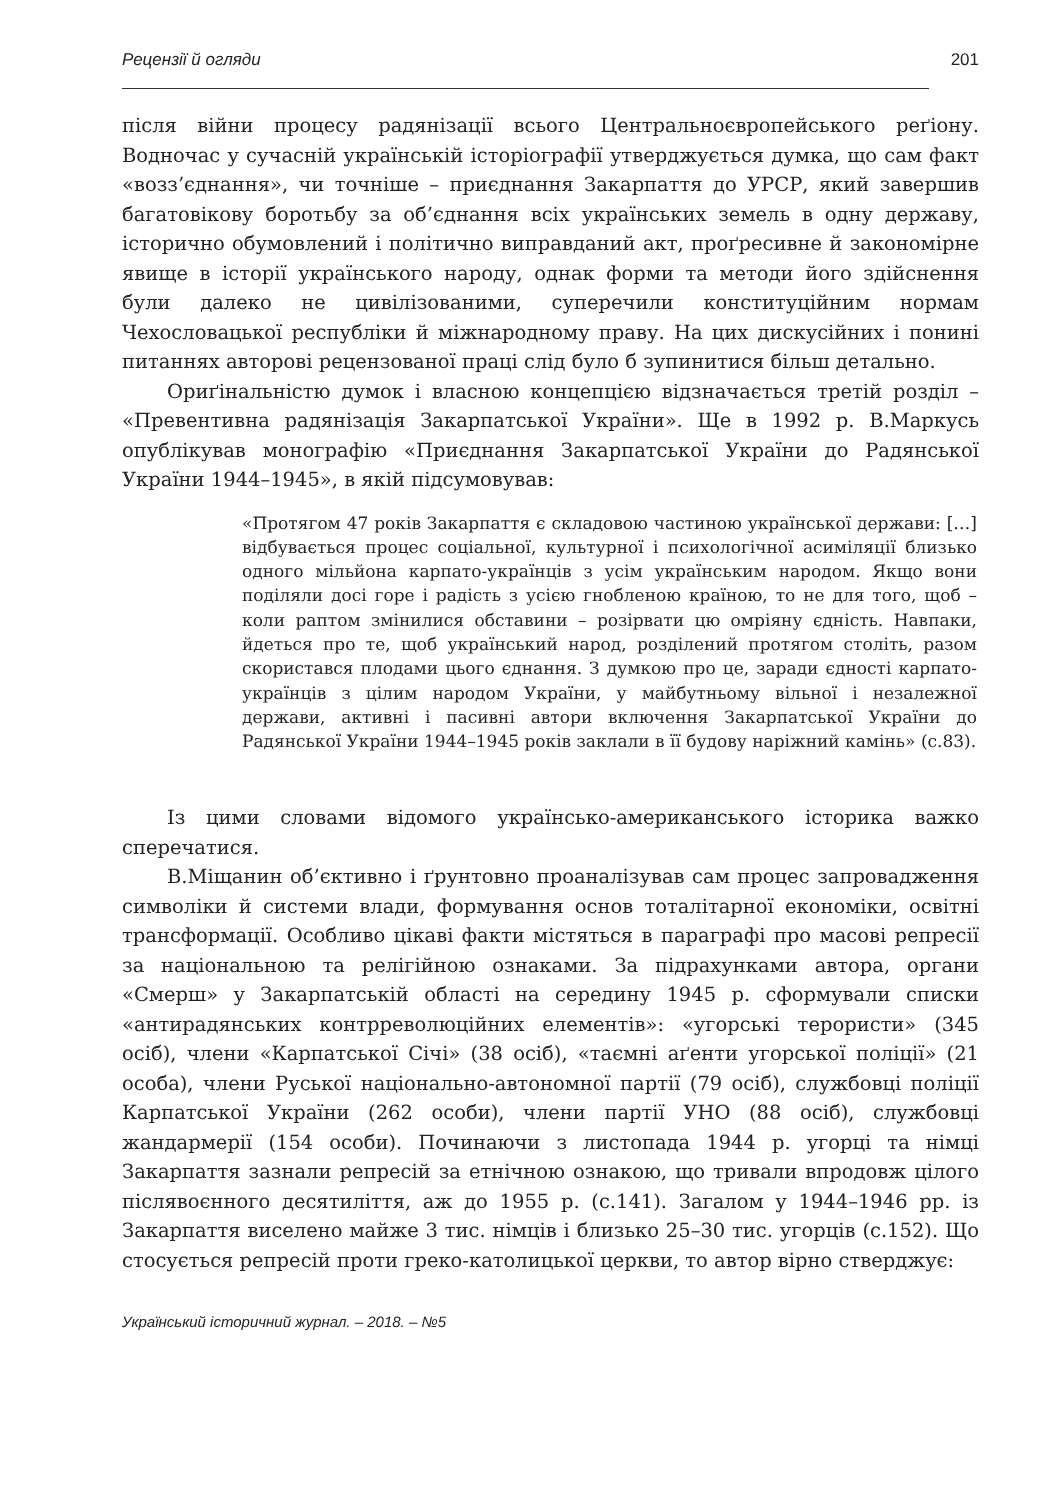Рецензії й огляди 201
після війни процесу радянізації всього Центральноєвропейського реґіону. Водночас у сучасній українській історіографії утверджується думка, що сам факт «возз’єднання», чи точніше – приєднання Закарпаття до УРСР, який завершив багатовікову боротьбу за об’єднання всіх українських земель в одну державу, історично обумовлений і політично виправданий акт, проґресивне й закономірне явище в історії українського народу, однак форми та методи його здійснення були далеко не цивілізованими, суперечили конституційним нормам Чехословацької республіки й міжнародному праву. На цих дискусійних і понині питаннях авторові рецензованої праці слід було б зупинитися більш детально.
Ориґінальністю думок і власною концепцією відзначається третій розділ – «Превентивна радянізація Закарпатської України». Ще в 1992 р. В.Маркусь опублікував монографію «Приєднання Закарпатської України до Радянської України 1944–1945», в якій підсумовував:
«Протягом 47 років Закарпаття є складовою частиною української держави: […] відбувається процес соціальної, культурної і психологічної асиміляції близько одного мільйона карпато-українців з усім українським народом. Якщо вони поділяли досі горе і радість з усією гнобленою країною, то не для того, щоб – коли раптом змінилися обставини – розірвати цю омріяну єдність. Навпаки, йдеться про те, щоб український народ, розділений протягом століть, разом скористався плодами цього єднання. З думкою про це, заради єдності карпато-українців з цілим народом України, у майбутньому вільної і незалежної держави, активні і пасивні автори включення Закарпатської України до Радянської України 1944–1945 років заклали в її будову наріжний камінь» (с.83).
Із цими словами відомого українсько-американського історика важко сперечатися.
В.Міщанин об’єктивно і ґрунтовно проаналізував сам процес запровадження символіки й системи влади, формування основ тоталітарної економіки, освітні трансформації. Особливо цікаві факти містяться в параграфі про масові репресії за національною та релігійною ознаками. За підрахунками автора, органи «Смерш» у Закарпатській області на середину 1945 р. сформували списки «антирадянських контрреволюційних елементів»: «угорські терористи» (345 осіб), члени «Карпатської Січі» (38 осіб), «таємні аґенти угорської поліції» (21 особа), члени Руської національно-автономної партії (79 осіб), службовці поліції Карпатської України (262 особи), члени партії УНО (88 осіб), службовці жандармерії (154 особи). Починаючи з листопада 1944 р. угорці та німці Закарпаття зазнали репресій за етнічною ознакою, що тривали впродовж цілого післявоєнного десятиліття, аж до 1955 р. (с.141). Загалом у 1944–1946 рр. із Закарпаття виселено майже 3 тис. німців і близько 25–30 тис. угорців (с.152). Що стосується репресій проти греко-католицької церкви, то автор вірно стверджує:
Український історичний журнал. – 2018. – №5